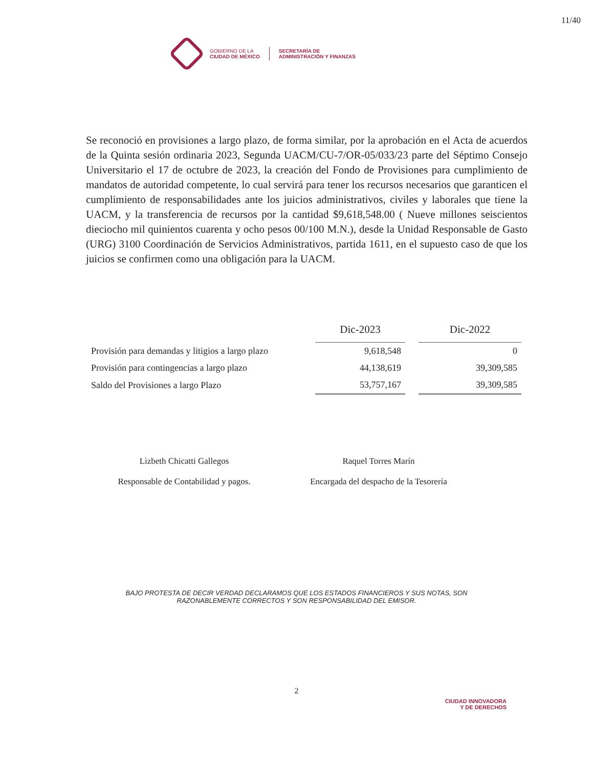11/40
GOBIERNO DE LA
CIUDAD DE MÉXICO
SECRETARÍA DE
ADMINISTRACIÓN Y FINANZAS
Se reconoció en provisiones a largo plazo, de forma similar, por la aprobación en el Acta de acuerdos de la Quinta sesión ordinaria 2023, Segunda UACM/CU-7/OR-05/033/23 parte del Séptimo Consejo Universitario el 17 de octubre de 2023, la creación del Fondo de Provisiones para cumplimiento de mandatos de autoridad competente, lo cual servirá para tener los recursos necesarios que garanticen el cumplimiento de responsabilidades ante los juicios administrativos, civiles y laborales que tiene la UACM, y la transferencia de recursos por la cantidad $9,618,548.00 ( Nueve millones seiscientos dieciocho mil quinientos cuarenta y ocho pesos 00/100 M.N.), desde la Unidad Responsable de Gasto (URG) 3100 Coordinación de Servicios Administrativos, partida 1611, en el supuesto caso de que los juicios se confirmen como una obligación para la UACM.
| | Dic-2023 | | Dic-2022 |
| --- | --- | --- | --- |
| Provisión para demandas y litigios a largo plazo | 9,618,548 | | 0 |
| Provisión para contingencias a largo plazo | 44,138,619 | | 39,309,585 |
| Saldo del Provisiones a largo Plazo | 53,757,167 | | 39,309,585 |
Lizbeth Chicatti Gallegos
Responsable de Contabilidad y pagos.
Raquel Torres Marín
Encargada del despacho de la Tesorería
BAJO PROTESTA DE DECIR VERDAD DECLARAMOS QUE LOS ESTADOS FINANCIEROS Y SUS NOTAS, SON
RAZONABLEMENTE CORRECTOS Y SON RESPONSABILIDAD DEL EMISOR.
2
CIUDAD INNOVADORA
Y DE DERECHOS